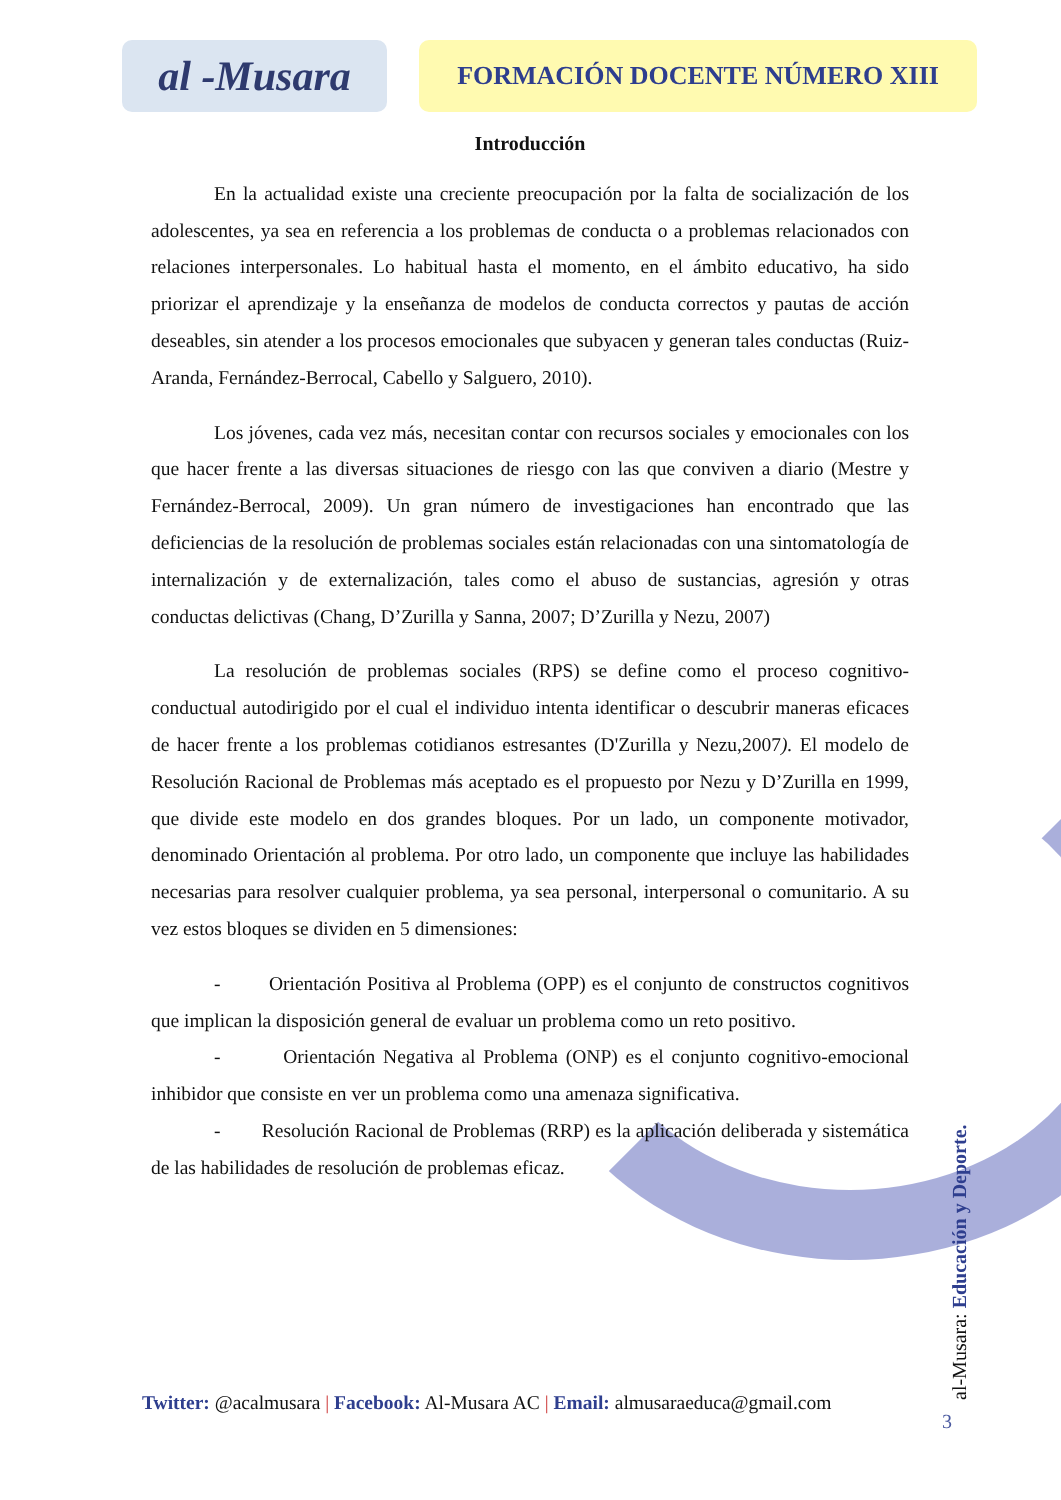al -Musara
FORMACIÓN DOCENTE NÚMERO XIII
Introducción
En la actualidad existe una creciente preocupación por la falta de socialización de los adolescentes, ya sea en referencia a los problemas de conducta o a problemas relacionados con relaciones interpersonales. Lo habitual hasta el momento, en el ámbito educativo, ha sido priorizar el aprendizaje y la enseñanza de modelos de conducta correctos y pautas de acción deseables, sin atender a los procesos emocionales que subyacen y generan tales conductas (Ruiz-Aranda, Fernández-Berrocal, Cabello y Salguero, 2010).
Los jóvenes, cada vez más, necesitan contar con recursos sociales y emocionales con los que hacer frente a las diversas situaciones de riesgo con las que conviven a diario (Mestre y Fernández-Berrocal, 2009). Un gran número de investigaciones han encontrado que las deficiencias de la resolución de problemas sociales están relacionadas con una sintomatología de internalización y de externalización, tales como el abuso de sustancias, agresión y otras conductas delictivas (Chang, D’Zurilla y Sanna, 2007; D’Zurilla y Nezu, 2007)
La resolución de problemas sociales (RPS) se define como el proceso cognitivo-conductual autodirigido por el cual el individuo intenta identificar o descubrir maneras eficaces de hacer frente a los problemas cotidianos estresantes (D'Zurilla y Nezu,2007). El modelo de Resolución Racional de Problemas más aceptado es el propuesto por Nezu y D’Zurilla en 1999, que divide este modelo en dos grandes bloques. Por un lado, un componente motivador, denominado Orientación al problema. Por otro lado, un componente que incluye las habilidades necesarias para resolver cualquier problema, ya sea personal, interpersonal o comunitario. A su vez estos bloques se dividen en 5 dimensiones:
- Orientación Positiva al Problema (OPP) es el conjunto de constructos cognitivos que implican la disposición general de evaluar un problema como un reto positivo.
- Orientación Negativa al Problema (ONP) es el conjunto cognitivo-emocional inhibidor que consiste en ver un problema como una amenaza significativa.
- Resolución Racional de Problemas (RRP) es la aplicación deliberada y sistemática de las habilidades de resolución de problemas eficaz.
Twitter: @acalmusara | Facebook: Al-Musara AC | Email: almusaraeduca@gmail.com
al-Musara: Educación y Deporte.
3